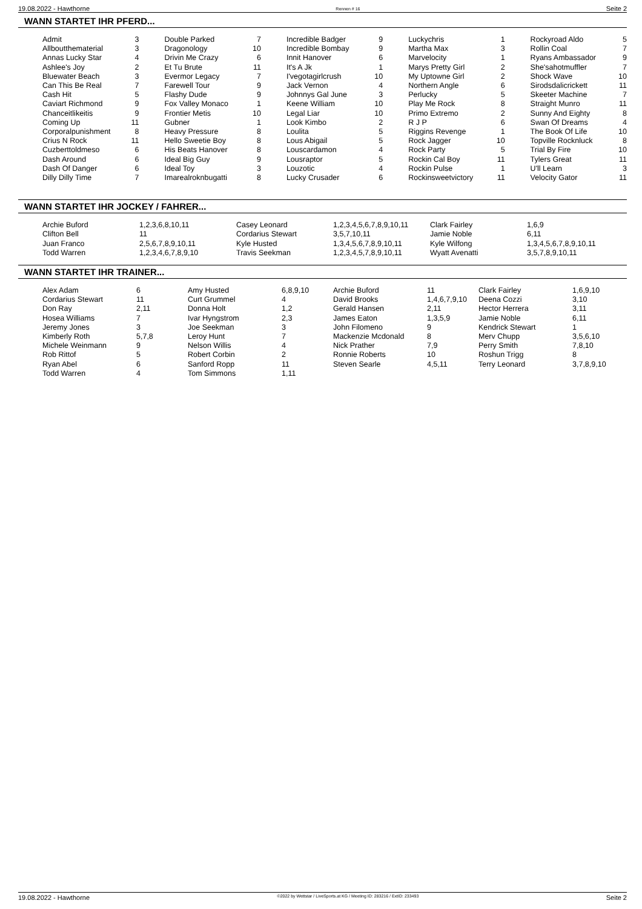19.08.2022 - Hawthorne Rennen # 16 Seite 2
WANN STARTET IHR PFERD...
| Admit | 3 | Double Parked | 7 | Incredible Badger | 9 | Luckychris | 1 | Rockyroad Aldo | 5 |
| Allboutthematerial | 3 | Dragonology | 10 | Incredible Bombay | 9 | Martha Max | 3 | Rollin Coal | 7 |
| Annas Lucky Star | 4 | Drivin Me Crazy | 6 | Innit Hanover | 6 | Marvelocity | 1 | Ryans Ambassador | 9 |
| Ashlee's Joy | 2 | Et Tu Brute | 11 | It's A Jk | 1 | Marys Pretty Girl | 2 | She'sahotmuffler | 7 |
| Bluewater Beach | 3 | Evermor Legacy | 7 | I'vegotagirlcrush | 10 | My Uptowne Girl | 2 | Shock Wave | 10 |
| Can This Be Real | 7 | Farewell Tour | 9 | Jack Vernon | 4 | Northern Angle | 6 | Sirodsdalicrickett | 11 |
| Cash Hit | 5 | Flashy Dude | 9 | Johnnys Gal June | 3 | Perlucky | 5 | Skeeter Machine | 7 |
| Caviart Richmond | 9 | Fox Valley Monaco | 1 | Keene William | 10 | Play Me Rock | 8 | Straight Munro | 11 |
| Chanceitlikeitis | 9 | Frontier Metis | 10 | Legal Liar | 10 | Primo Extremo | 2 | Sunny And Eighty | 8 |
| Coming Up | 11 | Gubner | 1 | Look Kimbo | 2 | R J P | 6 | Swan Of Dreams | 4 |
| Corporalpunishment | 8 | Heavy Pressure | 8 | Loulita | 5 | Riggins Revenge | 1 | The Book Of Life | 10 |
| Crius N Rock | 11 | Hello Sweetie Boy | 8 | Lous Abigail | 5 | Rock Jagger | 10 | Topville Rocknluck | 8 |
| Cuzberttoldmeso | 6 | His Beats Hanover | 8 | Louscardamon | 4 | Rock Party | 5 | Trial By Fire | 10 |
| Dash Around | 6 | Ideal Big Guy | 9 | Lousraptor | 5 | Rockin Cal Boy | 11 | Tylers Great | 11 |
| Dash Of Danger | 6 | Ideal Toy | 3 | Louzotic | 4 | Rockin Pulse | 1 | U'll Learn | 3 |
| Dilly Dilly Time | 7 | Imarealroknbugatti | 8 | Lucky Crusader | 6 | Rockinsweetvictory | 11 | Velocity Gator | 11 |
WANN STARTET IHR JOCKEY / FAHRER...
| Archie Buford | 1,2,3,6,8,10,11 | Casey Leonard | 1,2,3,4,5,6,7,8,9,10,11 | Clark Fairley | 1,6,9 |
| Clifton Bell | 11 | Cordarius Stewart | 3,5,7,10,11 | Jamie Noble | 6,11 |
| Juan Franco | 2,5,6,7,8,9,10,11 | Kyle Husted | 1,3,4,5,6,7,8,9,10,11 | Kyle Wilfong | 1,3,4,5,6,7,8,9,10,11 |
| Todd Warren | 1,2,3,4,6,7,8,9,10 | Travis Seekman | 1,2,3,4,5,7,8,9,10,11 | Wyatt Avenatti | 3,5,7,8,9,10,11 |
WANN STARTET IHR TRAINER...
| Alex Adam | 6 | Amy Husted | 6,8,9,10 | Archie Buford | 11 | Clark Fairley | 1,6,9,10 |
| Cordarius Stewart | 11 | Curt Grummel | 4 | David Brooks | 1,4,6,7,9,10 | Deena Cozzi | 3,10 |
| Don Ray | 2,11 | Donna Holt | 1,2 | Gerald Hansen | 2,11 | Hector Herrera | 3,11 |
| Hosea Williams | 7 | Ivar Hyngstrom | 2,3 | James Eaton | 1,3,5,9 | Jamie Noble | 6,11 |
| Jeremy Jones | 3 | Joe Seekman | 3 | John Filomeno | 9 | Kendrick Stewart | 1 |
| Kimberly Roth | 5,7,8 | Leroy Hunt | 7 | Mackenzie Mcdonald | 8 | Merv Chupp | 3,5,6,10 |
| Michele Weinmann | 9 | Nelson Willis | 4 | Nick Prather | 7,9 | Perry Smith | 7,8,10 |
| Rob Rittof | 5 | Robert Corbin | 2 | Ronnie Roberts | 10 | Roshun Trigg | 8 |
| Ryan Abel | 6 | Sanford Ropp | 11 | Steven Searle | 4,5,11 | Terry Leonard | 3,7,8,9,10 |
| Todd Warren | 4 | Tom Simmons | 1,11 | | | | |
19.08.2022 - Hawthorne ©2022 by Wettstar / LiveSports.at KG / Meeting ID: 283216 / ExtID: 233493 Seite 2